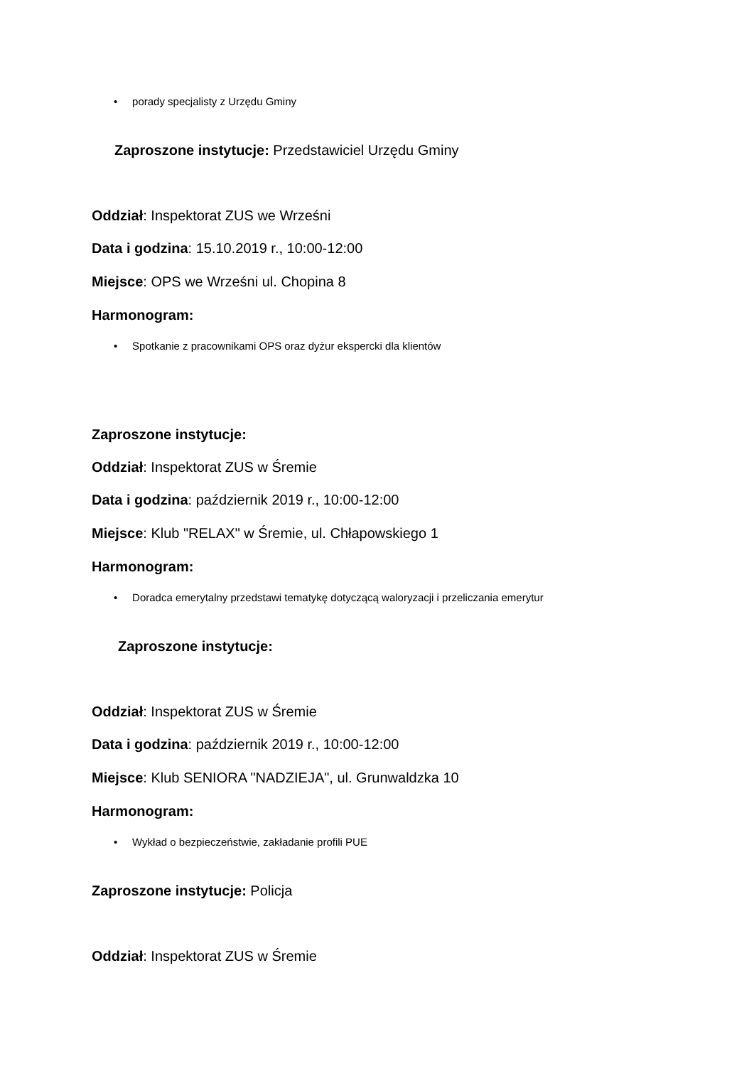• porady specjalisty z Urzędu Gminy
Zaproszone instytucje: Przedstawiciel Urzędu Gminy
Oddział: Inspektorat ZUS we Wrześni
Data i godzina: 15.10.2019 r., 10:00-12:00
Miejsce: OPS we Wrześni ul. Chopina 8
Harmonogram:
• Spotkanie z pracownikami OPS oraz dyżur ekspercki dla klientów
Zaproszone instytucje:
Oddział: Inspektorat ZUS w Śremie
Data i godzina: październik 2019 r., 10:00-12:00
Miejsce: Klub "RELAX" w Śremie, ul. Chłapowskiego 1
Harmonogram:
• Doradca emerytalny przedstawi tematykę dotyczącą waloryzacji i przeliczania emerytur
Zaproszone instytucje:
Oddział: Inspektorat ZUS w Śremie
Data i godzina: październik 2019 r., 10:00-12:00
Miejsce: Klub SENIORA "NADZIEJA", ul. Grunwaldzka 10
Harmonogram:
• Wykład o bezpieczeństwie, zakładanie profili PUE
Zaproszone instytucje: Policja
Oddział: Inspektorat ZUS w Śremie